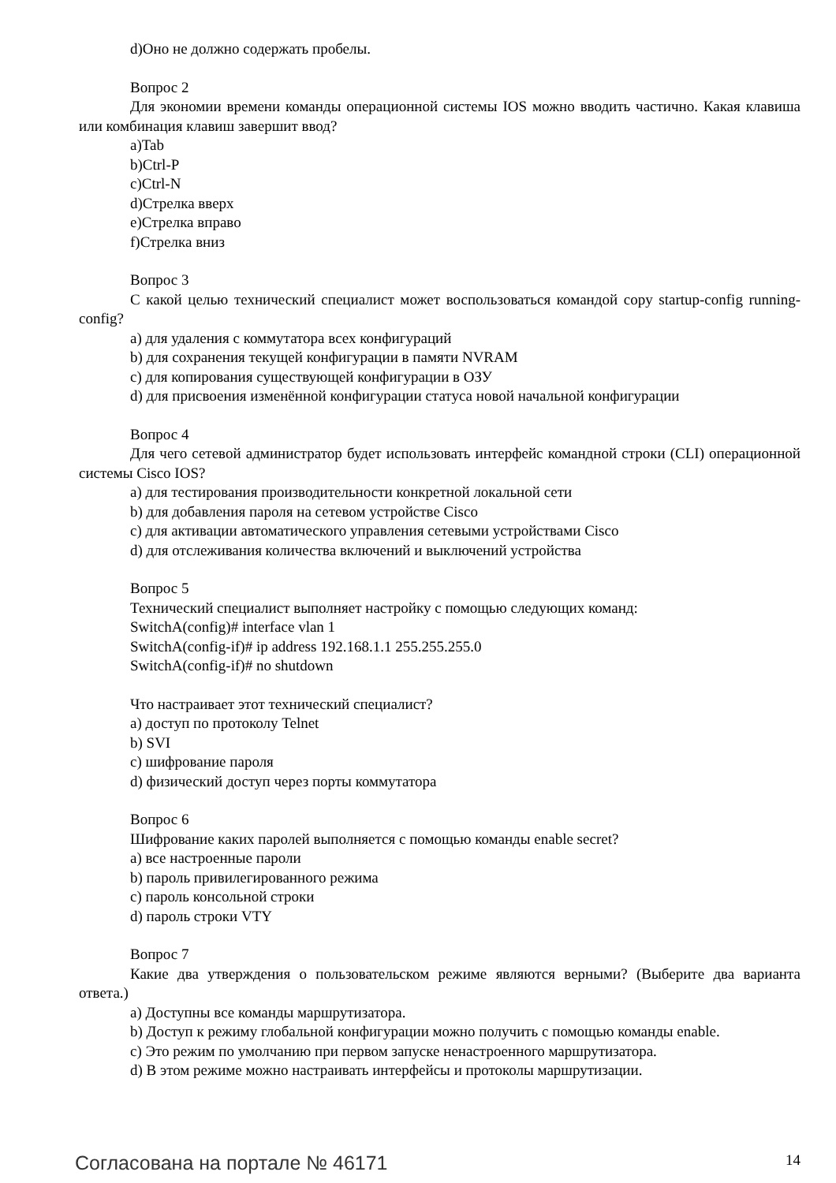d)Оно не должно содержать пробелы.
Вопрос 2
Для экономии времени команды операционной системы IOS можно вводить частично. Какая клавиша или комбинация клавиш завершит ввод?
a)Tab
b)Ctrl-P
c)Ctrl-N
d)Стрелка вверх
e)Стрелка вправо
f)Стрелка вниз
Вопрос 3
С какой целью технический специалист может воспользоваться командой copy startup-config running-config?
a) для удаления с коммутатора всех конфигураций
b) для сохранения текущей конфигурации в памяти NVRAM
c) для копирования существующей конфигурации в ОЗУ
d) для присвоения изменённой конфигурации статуса новой начальной конфигурации
Вопрос 4
Для чего сетевой администратор будет использовать интерфейс командной строки (CLI) операционной системы Cisco IOS?
a) для тестирования производительности конкретной локальной сети
b) для добавления пароля на сетевом устройстве Cisco
c) для активации автоматического управления сетевыми устройствами Cisco
d) для отслеживания количества включений и выключений устройства
Вопрос 5
Технический специалист выполняет настройку с помощью следующих команд:
SwitchA(config)# interface vlan 1
SwitchA(config-if)# ip address 192.168.1.1 255.255.255.0
SwitchA(config-if)# no shutdown
Что настраивает этот технический специалист?
a) доступ по протоколу Telnet
b) SVI
c) шифрование пароля
d) физический доступ через порты коммутатора
Вопрос 6
Шифрование каких паролей выполняется с помощью команды enable secret?
a) все настроенные пароли
b) пароль привилегированного режима
c) пароль консольной строки
d) пароль строки VTY
Вопрос 7
Какие два утверждения о пользовательском режиме являются верными? (Выберите два варианта ответа.)
a) Доступны все команды маршрутизатора.
b) Доступ к режиму глобальной конфигурации можно получить с помощью команды enable.
c) Это режим по умолчанию при первом запуске ненастроенного маршрутизатора.
d) В этом режиме можно настраивать интерфейсы и протоколы маршрутизации.
Согласована на портале № 46171 14